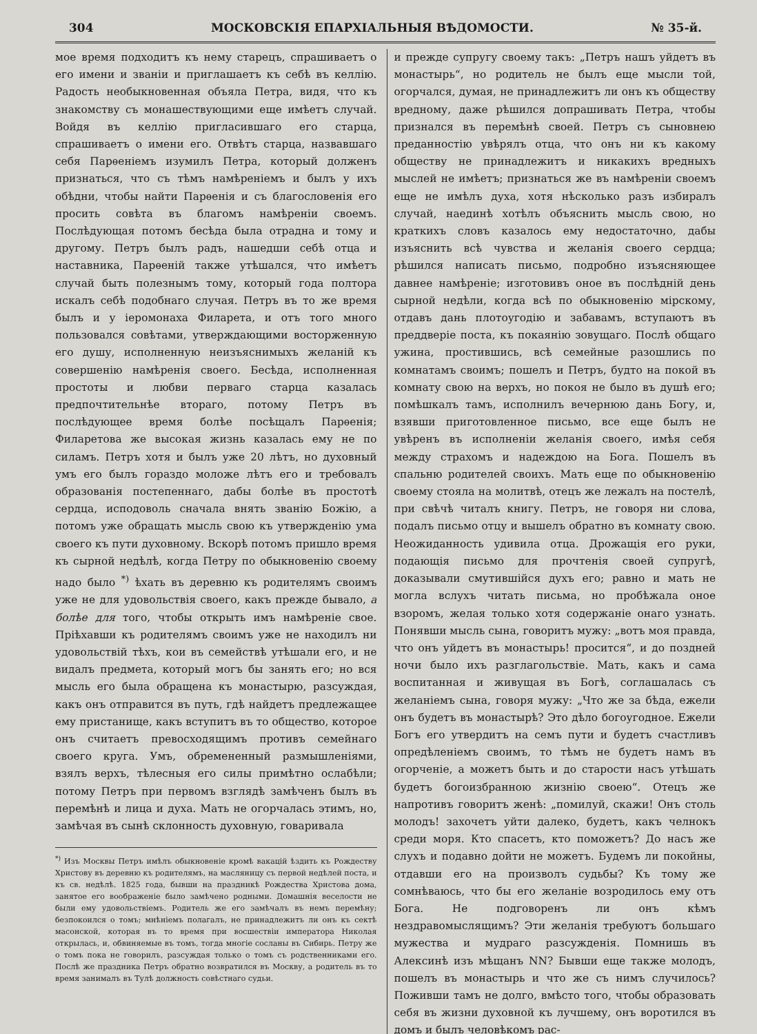304 МОСКОВСКІЯ ЕПАРХІАЛЬНЫЯ ВѢДОМОСТИ. № 35-й.
мое время подходитъ къ нему старецъ, спрашиваетъ о его имени и званіи и приглашаетъ къ себѣ въ келлію. Радость необыкновенная объяла Петра, видя, что къ знакомству съ монашествующими еще имѣетъ случай. Войдя въ келлію пригласившаго его старца, спрашиваетъ о имени его. Отвѣтъ старца, назвавшаго себя Парѳеніемъ изумилъ Петра, который долженъ признаться, что съ тѣмъ намѣреніемъ и былъ у ихъ обѣдни, чтобы найти Парѳенія и съ благословенія его просить совѣта въ благомъ намѣреніи своемъ. Послѣдующая потомъ бесѣда была отрадна и тому и другому. Петръ былъ радъ, нашедши себѣ отца и наставника, Парѳеній также утѣшался, что имѣетъ случай быть полезнымъ тому, который года полтора искалъ себѣ подобнаго случая. Петръ въ то же время былъ и у іеромонаха Филарета, и отъ того много пользовался совѣтами, утверждающими восторженную его душу, исполненную неизъяснимыхъ желаній къ совершенію намѣренія своего. Бесѣда, исполненная простоты и любви перваго старца казалась предпочтительнѣе втораго, потому Петръ въ послѣдующее время болѣе посѣщалъ Парѳенія; Филаретова же высокая жизнь казалась ему не по силамъ. Петръ хотя и былъ уже 20 лѣтъ, но духовный умъ его былъ гораздо моложе лѣтъ его и требовалъ образованія постепеннаго, дабы болѣе въ простотѣ сердца, исподоволь сначала внять званію Божію, а потомъ уже обращать мысль свою къ утвержденію ума своего къ пути духовному. Вскорѣ потомъ пришло время къ сырной недѣлѣ, когда Петру по обыкновенію своему надо было <sup>*)</sup> ѣхать въ деревню къ родителямъ своимъ уже не для удовольствія своего, какъ прежде бывало, а болѣе для того, чтобы открыть имъ намѣреніе свое. Пріѣхавши къ родителямъ своимъ уже не находилъ ни удовольствій тѣхъ, кои въ семействѣ утѣшали его, и не видалъ предмета, который могъ бы занять его; но вся мысль его была обращена къ монастырю, разсуждая, какъ онъ отправится въ путь, гдѣ найдетъ предлежащее ему пристанище, какъ вступитъ въ то общество, которое онъ считаетъ превосходящимъ противъ семейнаго своего круга. Умъ, обремененный размышленіями, взялъ верхъ, тѣлесныя его силы примѣтно ослабѣли; потому Петръ при первомъ взглядѣ замѣченъ былъ въ перемѣнѣ и лица и духа. Мать не огорчалась этимъ, но, замѣчая въ сынѣ склонность духовную, говаривала
<sup>*)</sup> Изъ Москвы Петръ имѣлъ обыкновеніе кромѣ вакацій ѣздить къ Рождеству Христову въ деревню къ родителямъ, на масляницу съ первой недѣлей поста, и къ св. недѣлѣ. 1825 года, бывши на праздникѣ Рождества Христова дома, занятое его воображеніе было замѣчено родными. Домашнія веселости не были ему удовольствіемъ. Родитель же его замѣчалъ въ немъ перемѣну; безпокоился о томъ; мнѣніемъ полагалъ, не принадлежитъ ли онъ къ сектѣ масонской, которая въ то время при восшествіи императора Николая открылась, и, обвиняемые въ томъ, тогда многіе сосланы въ Сибирь. Петру же о томъ пока не говорилъ, разсуждая только о томъ съ родственниками его. Послѣ же праздника Петръ обратно возвратился въ Москву, а родитель въ то время занималъ въ Тулѣ должность совѣстнаго судьи.
и прежде супругу своему такъ: „Петръ нашъ уйдетъ въ монастырь“, но родитель не былъ еще мысли той, огорчался, думая, не принадлежитъ ли онъ къ обществу вредному, даже рѣшился допрашивать Петра, чтобы признался въ перемѣнѣ своей. Петръ съ сыновнею преданностію увѣрялъ отца, что онъ ни къ какому обществу не принадлежитъ и никакихъ вредныхъ мыслей не имѣетъ; признаться же въ намѣреніи своемъ еще не имѣлъ духа, хотя нѣсколько разъ избиралъ случай, наединѣ хотѣлъ объяснить мысль свою, но краткихъ словъ казалось ему недостаточно, дабы изъяснить всѣ чувства и желанія своего сердца; рѣшился написать письмо, подробно изъясняющее давнее намѣреніе; изготовивъ оное въ послѣдній день сырной недѣли, когда всѣ по обыкновенію мірскому, отдавъ дань плотоугодію и забавамъ, вступаютъ въ преддверіе поста, къ покаянію зовущаго. Послѣ общаго ужина, простившись, всѣ семейные разошлись по комнатамъ своимъ; пошелъ и Петръ, будто на покой въ комнату свою на верхъ, но покоя не было въ душѣ его; помѣшкалъ тамъ, исполнилъ вечернюю дань Богу, и, взявши приготовленное письмо, все еще былъ не увѣренъ въ исполненіи желанія своего, имѣя себя между страхомъ и надеждою на Бога. Пошелъ въ спальню родителей своихъ. Мать еще по обыкновенію своему стояла на молитвѣ, отецъ же лежалъ на постелѣ, при свѣчѣ читалъ книгу. Петръ, не говоря ни слова, подалъ письмо отцу и вышелъ обратно въ комнату свою. Неожиданность удивила отца. Дрожащія его руки, подающія письмо для прочтенія своей супругѣ, доказывали смутившійся духъ его; равно и мать не могла вслухъ читать письма, но пробѣжала оное взоромъ, желая только хотя содержаніе онаго узнать. Понявши мысль сына, говоритъ мужу: „вотъ моя правда, что онъ уйдетъ въ монастырь! просится“, и до поздней ночи было ихъ разглагольствіе. Мать, какъ и сама воспитанная и живущая въ Богѣ, соглашалась съ желаніемъ сына, говоря мужу: „Что же за бѣда, ежели онъ будетъ въ монастырѣ? Это дѣло богоугодное. Ежели Богъ его утвердитъ на семъ пути и будетъ счастливъ опредѣленіемъ своимъ, то тѣмъ не будетъ намъ въ огорченіе, а можетъ быть и до старости насъ утѣшать будетъ богоизбранною жизнію своею“. Отецъ же напротивъ говоритъ женѣ: „помилуй, скажи! Онъ столь молодъ! захочетъ уйти далеко, будетъ, какъ челнокъ среди моря. Кто спасетъ, кто поможетъ? До насъ же слухъ и подавно дойти не можетъ. Будемъ ли покойны, отдавши его на произволъ судьбы? Къ тому же сомнѣваюсь, что бы его желаніе возродилось ему отъ Бога. Не подговоренъ ли онъ кѣмъ нездравомыслящимъ? Эти желанія требуютъ большаго мужества и мудраго разсужденія. Помнишь въ Алексинѣ изъ мѣщанъ NN? Бывши еще также молодъ, пошелъ въ монастырь и что же съ нимъ случилось? Поживши тамъ не долго, вмѣсто того, чтобы образовать себя въ жизни духовной къ лучшему, онъ воротился въ домъ и былъ человѣкомъ рас-